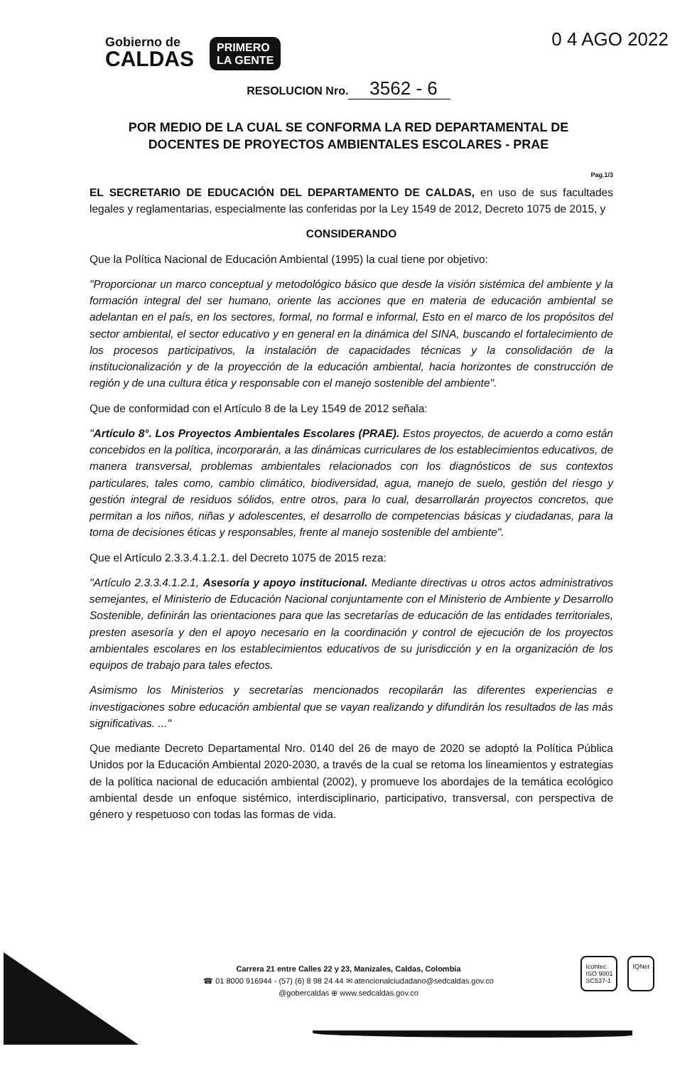Gobierno de
CALDAS
PRIMERO
LA GENTE
0 4 AGO 2022
RESOLUCION Nro. 3562 - 6
POR MEDIO DE LA CUAL SE CONFORMA LA RED DEPARTAMENTAL DE
DOCENTES DE PROYECTOS AMBIENTALES ESCOLARES - PRAE
Pag.1/3
EL SECRETARIO DE EDUCACIÓN DEL DEPARTAMENTO DE CALDAS, en uso de sus facultades legales y reglamentarias, especialmente las conferidas por la Ley 1549 de 2012, Decreto 1075 de 2015, y
CONSIDERANDO
Que la Política Nacional de Educación Ambiental (1995) la cual tiene por objetivo:
"Proporcionar un marco conceptual y metodológico básico que desde la visión sistémica del ambiente y la formación integral del ser humano, oriente las acciones que en materia de educación ambiental se adelantan en el país, en los sectores, formal, no formal e informal, Esto en el marco de los propósitos del sector ambiental, el sector educativo y en general en la dinámica del SINA, buscando el fortalecimiento de los procesos participativos, la instalación de capacidades técnicas y la consolidación de la institucionalización y de la proyección de la educación ambiental, hacia horizontes de construcción de región y de una cultura ética y responsable con el manejo sostenible del ambiente".
Que de conformidad con el Artículo 8 de la Ley 1549 de 2012 señala:
"Artículo 8°. Los Proyectos Ambientales Escolares (PRAE). Estos proyectos, de acuerdo a como están concebidos en la política, incorporarán, a las dinámicas curriculares de los establecimientos educativos, de manera transversal, problemas ambientales relacionados con los diagnósticos de sus contextos particulares, tales como, cambio climático, biodiversidad, agua, manejo de suelo, gestión del riesgo y gestión integral de residuos sólidos, entre otros, para lo cual, desarrollarán proyectos concretos, que permitan a los niños, niñas y adolescentes, el desarrollo de competencias básicas y ciudadanas, para la toma de decisiones éticas y responsables, frente al manejo sostenible del ambiente".
Que el Artículo 2.3.3.4.1.2.1. del Decreto 1075 de 2015 reza:
"Artículo 2.3.3.4.1.2.1, Asesoría y apoyo institucional. Mediante directivas u otros actos administrativos semejantes, el Ministerio de Educación Nacional conjuntamente con el Ministerio de Ambiente y Desarrollo Sostenible, definirán las orientaciones para que las secretarías de educación de las entidades territoriales, presten asesoría y den el apoyo necesario en la coordinación y control de ejecución de los proyectos ambientales escolares en los establecimientos educativos de su jurisdicción y en la organización de los equipos de trabajo para tales efectos.
Asimismo los Ministerios y secretarías mencionados recopilarán las diferentes experiencias e investigaciones sobre educación ambiental que se vayan realizando y difundirán los resultados de las más significativas. ..."
Que mediante Decreto Departamental Nro. 0140 del 26 de mayo de 2020 se adoptó la Política Pública Unidos por la Educación Ambiental 2020-2030, a través de la cual se retoma los lineamientos y estrategias de la política nacional de educación ambiental (2002), y promueve los abordajes de la temática ecológico ambiental desde un enfoque sistémico, interdisciplinario, participativo, transversal, con perspectiva de género y respetuoso con todas las formas de vida.
Carrera 21 entre Calles 22 y 23, Manizales, Caldas, Colombia
☎ 01 8000 916944 - (57) (6) 8 98 24 44 ✉ atencionalciudadano@sedcaldas.gov.co
@gobercaldas ⊕ www.sedcaldas.gov.co
Icontec
ISO 9001
SC537-1
IQNet